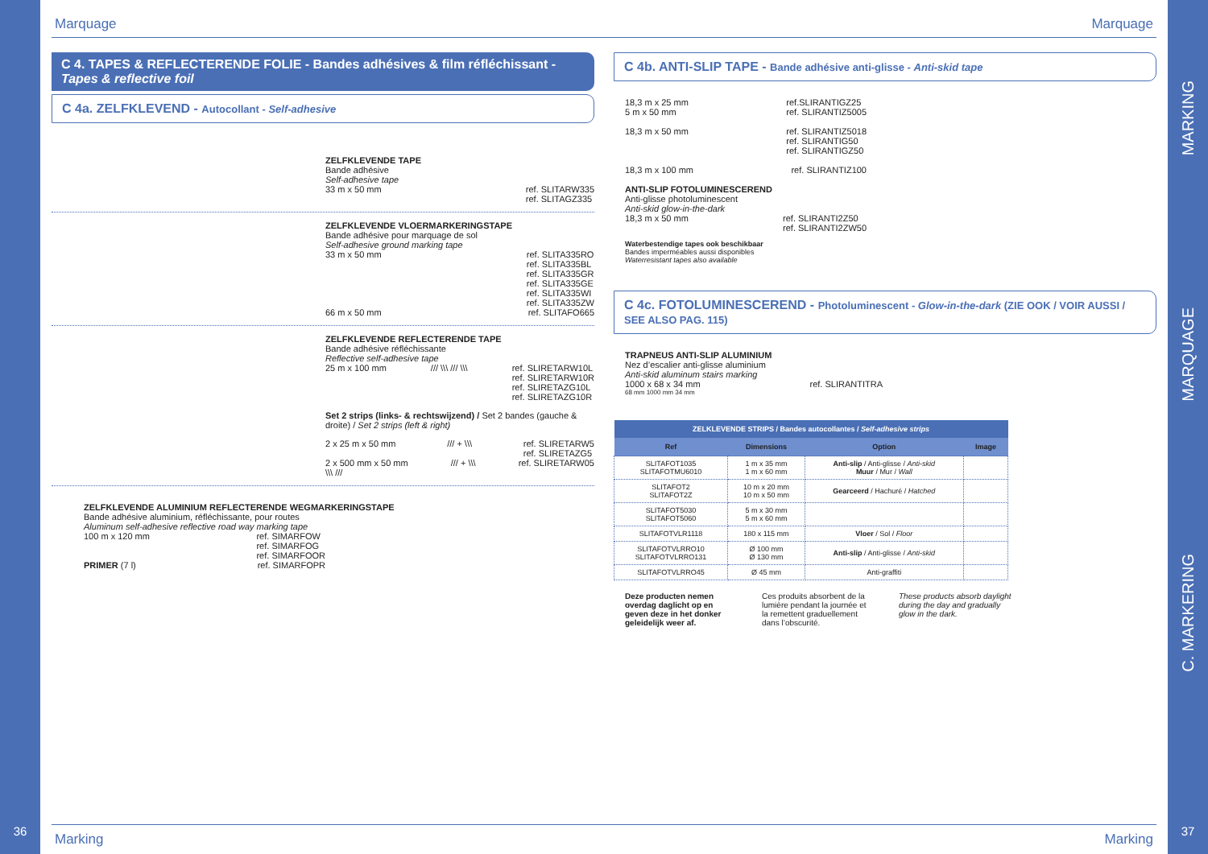36
Marquage Marquage
C 4. TAPES & REFLECTERENDE FOLIE - Bandes adhésives & film réfléchissant - Tapes & reflective foil
C 4a. ZELFKLEVEND - Autocollant - Self-adhesive
ZELFKLEVENDE TAPE
Bande adhésive
Self-adhesive tape
33 m x 50 mm ref. SLITARW335
ref. SLITAGZ335
ZELFKLEVENDE VLOERMARKERINGSTAPE
Bande adhésive pour marquage de sol
Self-adhesive ground marking tape
33 m x 50 mm ref. SLITA335RO
ref. SLITA335BL
ref. SLITA335GR
ref. SLITA335GE
ref. SLITA335WI
ref. SLITA335ZW
66 m x 50 mm ref. SLITAFO665
ZELFKLEVENDE REFLECTERENDE TAPE
Bande adhésive réfléchissante
Reflective self-adhesive tape
25 m x 100 mm /// \\\ /// \\\ ref. SLIRETARW10L
ref. SLIRETARW10R
ref. SLIRETAZG10L
ref. SLIRETAZG10R
Set 2 strips (links- & rechtswijzend) / Set 2 bandes (gauche & droite) / Set 2 strips (left & right)
2 x 25 m x 50 mm /// + \\\ ref. SLIRETARW5
ref. SLIRETAZG5
2 x 500 mm x 50 mm /// + \\\ ref. SLIRETARW05
\\\ ///
ZELFKLEVENDE ALUMINIUM REFLECTERENDE WEGMARKERINGSTAPE
Bande adhésive aluminium, réfléchissante, pour routes
Aluminum self-adhesive reflective road way marking tape
100 m x 120 mm ref. SIMARFOW
ref. SIMARFOG
ref. SIMARFOOR
PRIMER (7 l) ref. SIMARFOPR
C 4b. ANTI-SLIP TAPE - Bande adhésive anti-glisse - Anti-skid tape
18,3 m x 25 mm
5 m x 50 mm ref.SLIRANTIGZ25
ref. SLIRANTIZ5005
18,3 m x 50 mm ref. SLIRANTIZ5018
ref. SLIRANTIG50
ref. SLIRANTIGZ50
18,3 m x 100 mm ref. SLIRANTIZ100
ANTI-SLIP FOTOLUMINESCEREND
Anti-glisse photoluminescent
Anti-skid glow-in-the-dark
18,3 m x 50 mm ref. SLIRANTI2Z50
ref. SLIRANTI2ZW50
Waterbestendige tapes ook beschikbaar
Bandes imperméables aussi disponibles
Waterresistant tapes also available
C 4c. FOTOLUMINESCEREND - Photoluminescent - Glow-in-the-dark (ZIE OOK / VOIR AUSSI / SEE ALSO PAG. 115)
TRAPNEUS ANTI-SLIP ALUMINIUM
Nez d’escalier anti-glisse aluminium
Anti-skid aluminum stairs marking
1000 x 68 x 34 mm ref. SLIRANTITRA
68 mm 1000 mm 34 mm
| ZELKLEVENDE STRIPS / Bandes autocollantes / Self-adhesive strips | | | |
| --- | --- | --- | --- |
| Ref | Dimensions | Option | Image |
| SLITAFOT1035 SLITAFOTMU6010 | 1 m x 35 mm 1 m x 60 mm | Anti-slip / Anti-glisse / Anti-skid Muur / Mur / Wall | |
| SLITAFOT2 SLITAFOT2Z | 10 m x 20 mm 10 m x 50 mm | Gearceerd / Hachuré / Hatched | |
| SLITAFOT5030 SLITAFOT5060 | 5 m x 30 mm 5 m x 60 mm | | |
| SLITAFOTVLR1118 | 180 x 115 mm | Vloer / Sol / Floor | |
| SLITAFOTVLRRO10 SLITAFOTVLRRO131 | Ø 100 mm Ø 130 mm | Anti-slip / Anti-glisse / Anti-skid | |
| SLITAFOTVLRRO45 | Ø 45 mm | Anti-graffiti | |
Deze producten nemen overdag daglicht op en geven deze in het donker geleidelijk weer af. Ces produits absorbent de la lumière pendant la journée et la remettent graduellement dans l’obscurité. These products absorb daylight during the day and gradually glow in the dark.
Marking Marking
MARKING
MARQUAGE
C. MARKERING
37